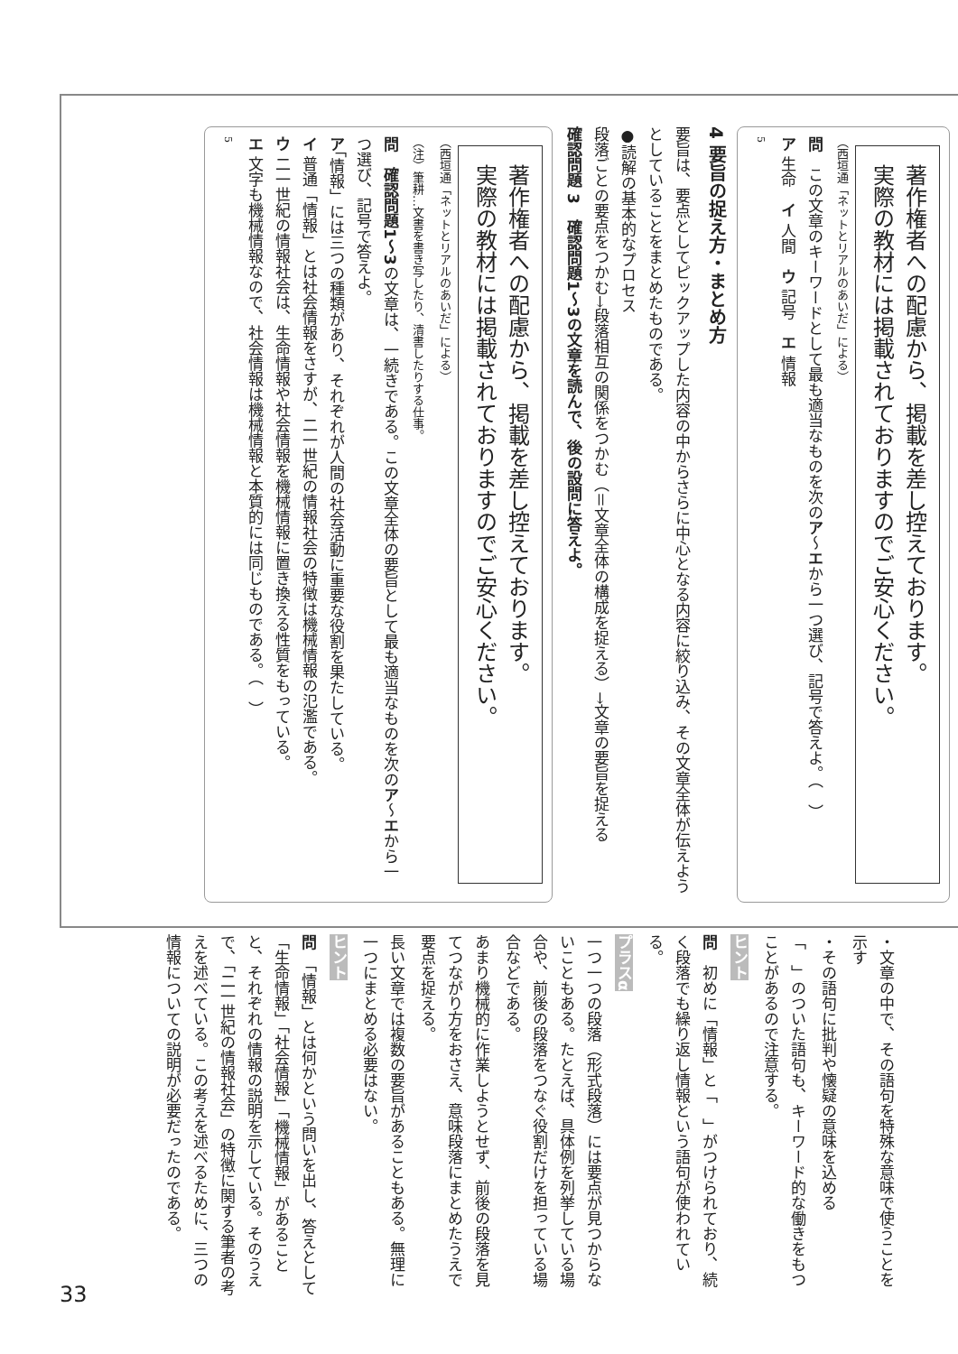著作権者への配慮から、掲載を差し控えております。
実際の教材には掲載されておりますのでご安心ください。
（西垣通「ネットとリアルのあいだ」による）
問　この文章のキーワードとして最も適当なものを次のア～エから一つ選び、記号で答えよ。（　）
ア 生命　イ 人間　ウ 記号　エ 情報
5
4 要旨の捉え方・まとめ方
要旨は、要点としてピックアップした内容の中からさらに中心となる内容に絞り込み、その文章全体が伝えようとしていることをまとめたものである。
●読解の基本的なプロセス
段落ごとの要点をつかむ→段落相互の関係をつかむ（＝文章全体の構成を捉える）→文章の要旨を捉える
確認問題 3　確認問題1～3の文章を読んで、後の設問に答えよ。
著作権者への配慮から、掲載を差し控えております。
実際の教材には掲載されておりますのでご安心ください。
（西垣通「ネットとリアルのあいだ」による）
（注）筆耕…文書を書き写したり、清書したりする仕事。
問　確認問題1～3の文章は、一続きである。この文章全体の要旨として最も適当なものを次のア～エから一つ選び、記号で答えよ。
ア「情報」には三つの種類があり、それぞれが人間の社会活動に重要な役割を果たしている。
イ 普通「情報」とは社会情報をさすが、二一世紀の情報社会の特徴は機械情報の氾濫である。
ウ 二一世紀の情報社会は、生命情報や社会情報を機械情報に置き換える性質をもっている。
エ 文字も機械情報なので、社会情報は機械情報と本質的には同じものである。（　）
5
・文章の中で、その語句を特殊な意味で使うことを示す
・その語句に批判や懐疑の意味を込める
「　」のついた語句も、キーワード的な働きをもつことがあるので注意する。
ヒント
問　初めに「情報」と「　」がつけられており、続く段落でも繰り返し情報という語句が使われている。
プラスα
一つ一つの段落（形式段落）には要点が見つからないこともある。たとえば、具体例を列挙している場合や、前後の段落をつなぐ役割だけを担っている場合などである。
あまり機械的に作業しようとせず、前後の段落を見てつながり方をおさえ、意味段落にまとめたうえで要点を捉える。
長い文章では複数の要旨があることもある。無理に一つにまとめる必要はない。
ヒント
問　「情報」とは何かという問いを出し、答えとして「生命情報」「社会情報」「機械情報」があることと、それぞれの情報の説明を示している。そのうえで、「二一世紀の情報社会」の特徴に関する筆者の考えを述べている。この考えを述べるために、三つの情報についての説明が必要だったのである。
33